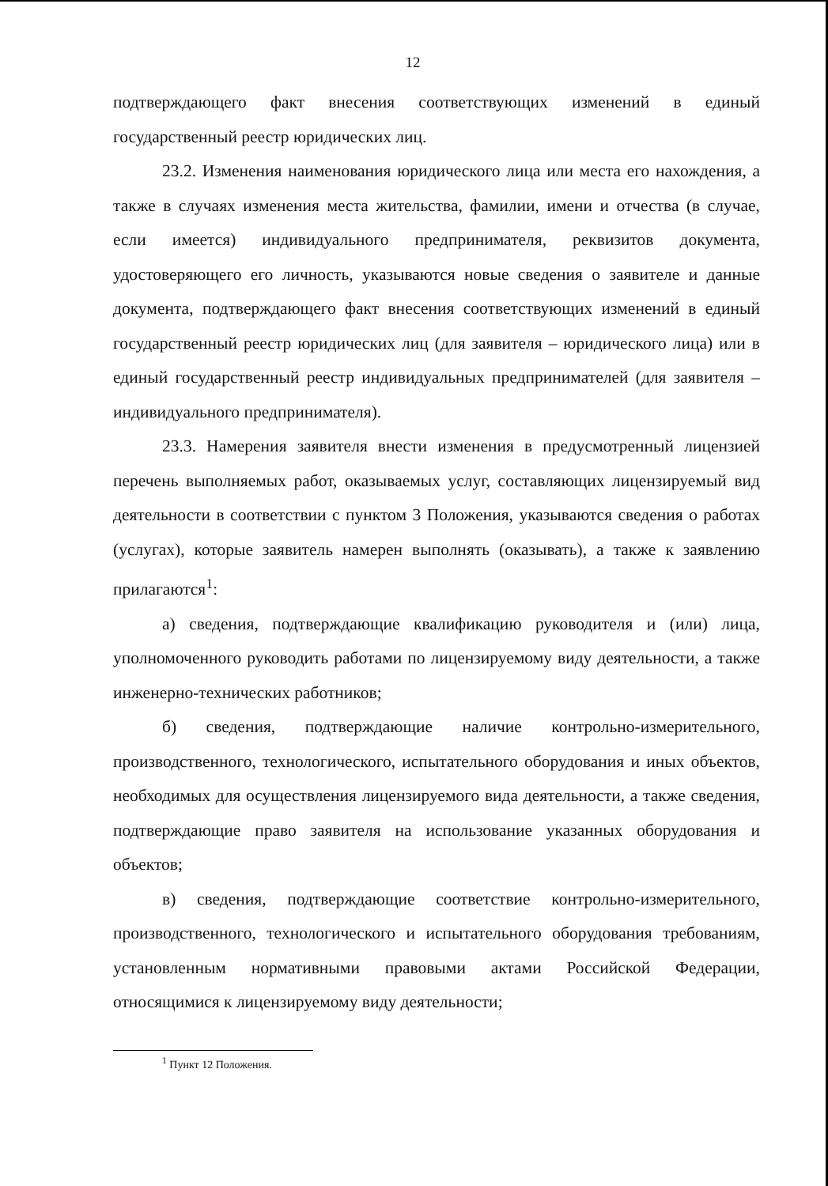12
подтверждающего факт внесения соответствующих изменений в единый государственный реестр юридических лиц.
23.2. Изменения наименования юридического лица или места его нахождения, а также в случаях изменения места жительства, фамилии, имени и отчества (в случае, если имеется) индивидуального предпринимателя, реквизитов документа, удостоверяющего его личность, указываются новые сведения о заявителе и данные документа, подтверждающего факт внесения соответствующих изменений в единый государственный реестр юридических лиц (для заявителя – юридического лица) или в единый государственный реестр индивидуальных предпринимателей (для заявителя – индивидуального предпринимателя).
23.3. Намерения заявителя внести изменения в предусмотренный лицензией перечень выполняемых работ, оказываемых услуг, составляющих лицензируемый вид деятельности в соответствии с пунктом 3 Положения, указываются сведения о работах (услугах), которые заявитель намерен выполнять (оказывать), а также к заявлению прилагаются<sup>1</sup>:
а) сведения, подтверждающие квалификацию руководителя и (или) лица, уполномоченного руководить работами по лицензируемому виду деятельности, а также инженерно-технических работников;
б) сведения, подтверждающие наличие контрольно-измерительного, производственного, технологического, испытательного оборудования и иных объектов, необходимых для осуществления лицензируемого вида деятельности, а также сведения, подтверждающие право заявителя на использование указанных оборудования и объектов;
в) сведения, подтверждающие соответствие контрольно-измерительного, производственного, технологического и испытательного оборудования требованиям, установленным нормативными правовыми актами Российской Федерации, относящимися к лицензируемому виду деятельности;
<sup>1</sup> Пункт 12 Положения.